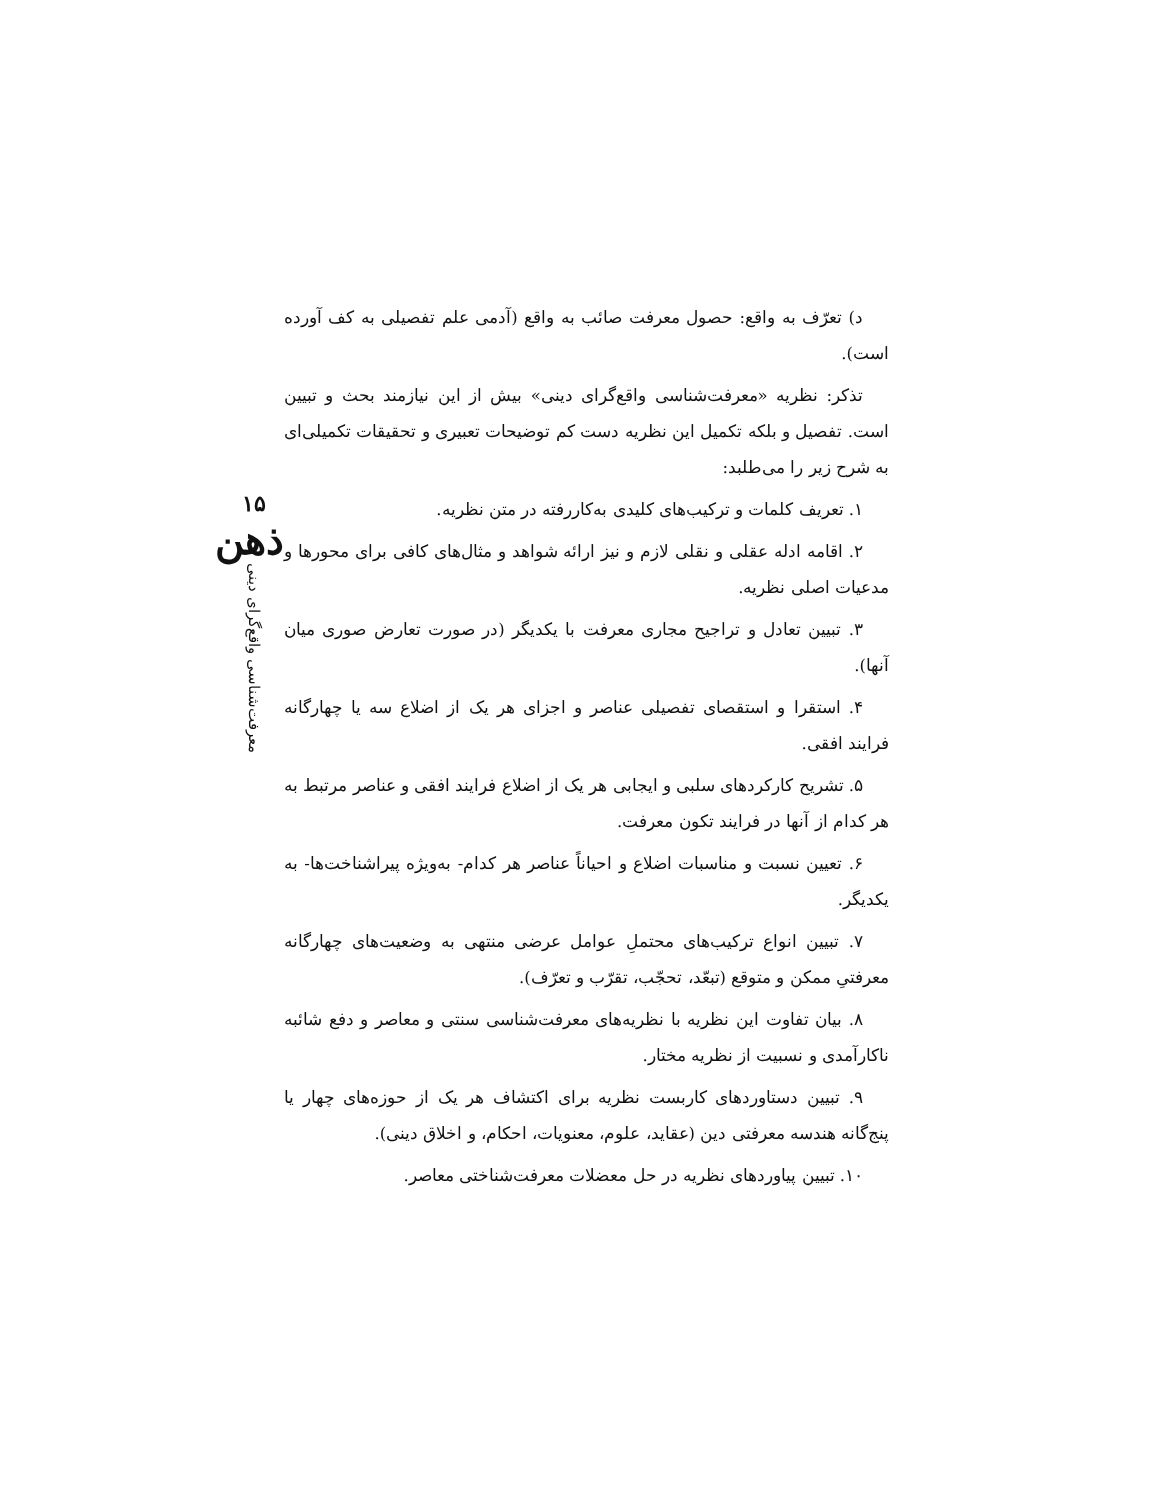د) تعرّف به واقع: حصول معرفت صائب به واقع (آدمی علم تفصیلی به کف آورده است).
تذکر: نظریه «معرفت‌شناسی واقع‌گرای دینی» بیش از این نیازمند بحث و تبیین است. تفصیل و بلکه تکمیل این نظریه دست کم توضیحات تعبیری و تحقیقات تکمیلی‌ای به شرح زیر را می‌طلبد:
۱. تعریف کلمات و ترکیب‌های کلیدی به‌کاررفته در متن نظریه.
۲. اقامه ادله عقلی و نقلی لازم و نیز ارائه شواهد و مثال‌های کافی برای محورها و مدعیات اصلی نظریه.
۳. تبیین تعادل و تراجیح مجاری معرفت با یکدیگر (در صورت تعارض صوری میان آنها).
۴. استقرا و استقصای تفصیلی عناصر و اجزای هر یک از اضلاع سه یا چهارگانه فرایند افقی.
۵. تشریح کارکردهای سلبی و ایجابی هر یک از اضلاع فرایند افقی و عناصر مرتبط به هر کدام از آنها در فرایند تکون معرفت.
۶. تعیین نسبت و مناسبات اضلاع و احیاناً عناصر هر کدام- به‌ویژه پیراشناخت‌ها- به یکدیگر.
۷. تبیین انواع ترکیب‌های محتملِ عوامل عرضی منتهی به وضعیت‌های چهارگانه معرفتیِ ممکن و متوقع (تبعّد، تحجّب، تقرّب و تعرّف).
۸. بیان تفاوت این نظریه با نظریه‌های معرفت‌شناسی سنتی و معاصر و دفع شائبه ناکارآمدی و نسبیت از نظریه مختار.
۹. تبیین دستاوردهای کاربست نظریه برای اکتشاف هر یک از حوزه‌های چهار یا پنج‌گانه هندسه معرفتی دین (عقاید، علوم، معنویات، احکام، و اخلاق دینی).
۱۰. تبیین پیاوردهای نظریه در حل معضلات معرفت‌شناختی معاصر.
۱۵
ذهن
معرفت‌شناسی واقع‌گرای دینی